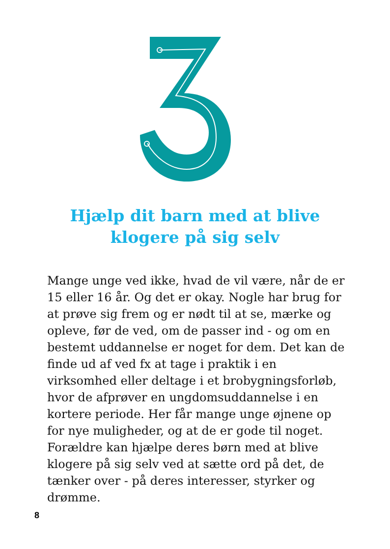Hjælp dit barn med at blive
klogere på sig selv
Mange unge ved ikke, hvad de vil være, når de er 15 eller 16 år. Og det er okay. Nogle har brug for at prøve sig frem og er nødt til at se, mærke og opleve, før de ved, om de passer ind - og om en bestemt uddannelse er noget for dem. Det kan de finde ud af ved fx at tage i praktik i en virksomhed eller deltage i et brobygningsforløb, hvor de afprøver en ungdomsuddannelse i en kortere periode. Her får mange unge øjnene op for nye muligheder, og at de er gode til noget. Forældre kan hjælpe deres børn med at blive klogere på sig selv ved at sætte ord på det, de tænker over - på deres interesser, styrker og drømme.
8